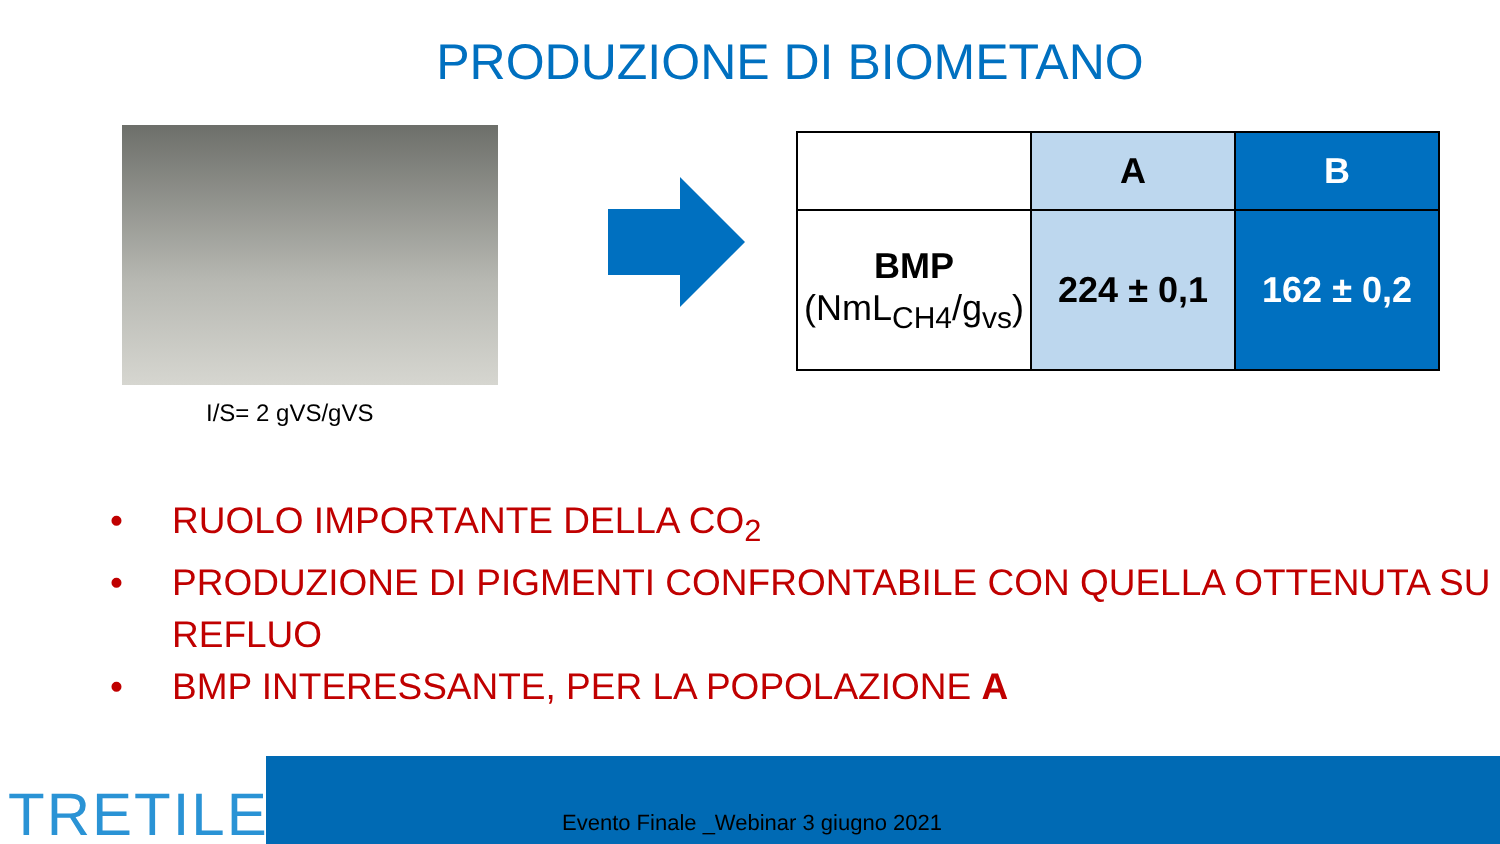PRODUZIONE DI BIOMETANO
I/S= 2 gVS/gVS
| | A | B |
| BMP (NmL<sub>CH4</sub>/g<sub>vs</sub>) | 224 ± 0,1 | 162 ± 0,2 |
• RUOLO IMPORTANTE DELLA CO<sub>2</sub>
• PRODUZIONE DI PIGMENTI CONFRONTABILE CON QUELLA OTTENUTA SU REFLUO
• BMP INTERESSANTE, PER LA POPOLAZIONE A
Evento Finale _Webinar 3 giugno 2021
TRETILE